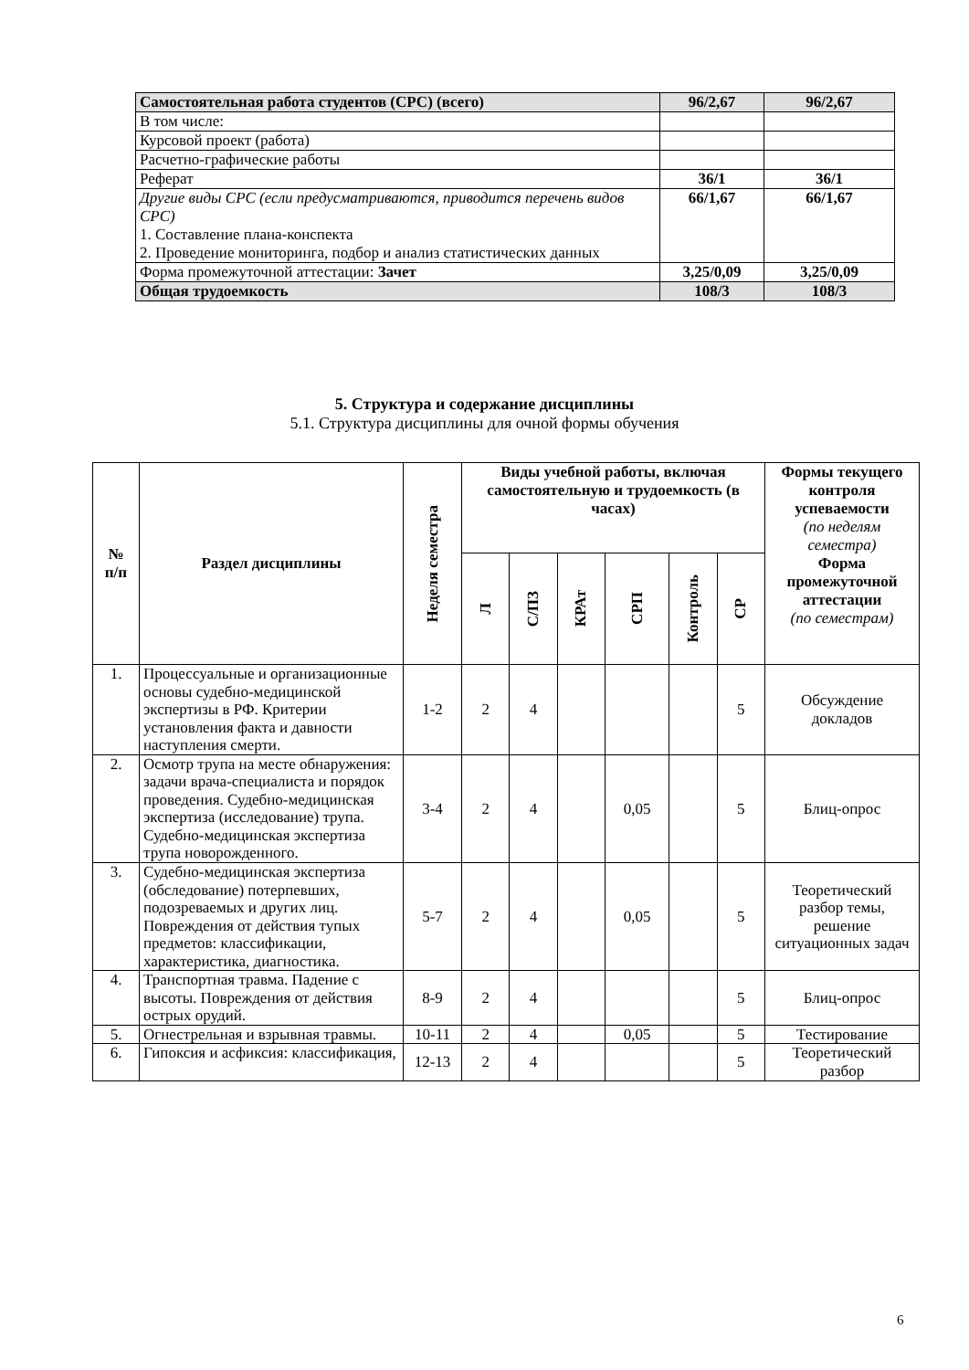| Самостоятельная работа студентов (СРС) (всего) | 96/2,67 | 96/2,67 |
| В том числе: | | |
| Курсовой проект (работа) | | |
| Расчетно-графические работы | | |
| Реферат | 36/1 | 36/1 |
| Другие виды СРС (если предусматриваются, приводится перечень видов СРС) 1. Составление плана-конспекта 2. Проведение мониторинга, подбор и анализ статистических данных | 66/1,67 | 66/1,67 |
| Форма промежуточной аттестации: Зачет | 3,25/0,09 | 3,25/0,09 |
| Общая трудоемкость | 108/3 | 108/3 |
5. Структура и содержание дисциплины
5.1. Структура дисциплины для очной формы обучения
| № п/п | Раздел дисциплины | Неделя семестра | Виды учебной работы, включая самостоятельную и трудоемкость (в часах) | | | | | | Формы текущего контроля успеваемости (по неделям семестра) Форма промежуточной аттестации (по семестрам) |
| --- | --- | --- | --- | --- | --- | --- | --- | --- | --- |
| | | | Л | С/ПЗ | КРАт | СРП | Контроль | СР | |
| 1. | Процессуальные и организационные основы судебно-медицинской экспертизы в РФ. Критерии установления факта и давности наступления смерти. | 1-2 | 2 | 4 | | | | 5 | Обсуждение докладов |
| 2. | Осмотр трупа на месте обнаружения: задачи врача-специалиста и порядок проведения. Судебно-медицинская экспертиза (исследование) трупа. Судебно-медицинская экспертиза трупа новорожденного. | 3-4 | 2 | 4 | | 0,05 | | 5 | Блиц-опрос |
| 3. | Судебно-медицинская экспертиза (обследование) потерпевших, подозреваемых и других лиц. Повреждения от действия тупых предметов: классификации, характеристика, диагностика. | 5-7 | 2 | 4 | | 0,05 | | 5 | Теоретический разбор темы, решение ситуационных задач |
| 4. | Транспортная травма. Падение с высоты. Повреждения от действия острых орудий. | 8-9 | 2 | 4 | | | | 5 | Блиц-опрос |
| 5. | Огнестрельная и взрывная травмы. | 10-11 | 2 | 4 | | 0,05 | | 5 | Тестирование |
| 6. | Гипоксия и асфиксия: классификация, | 12-13 | 2 | 4 | | | | 5 | Теоретический разбор |
6